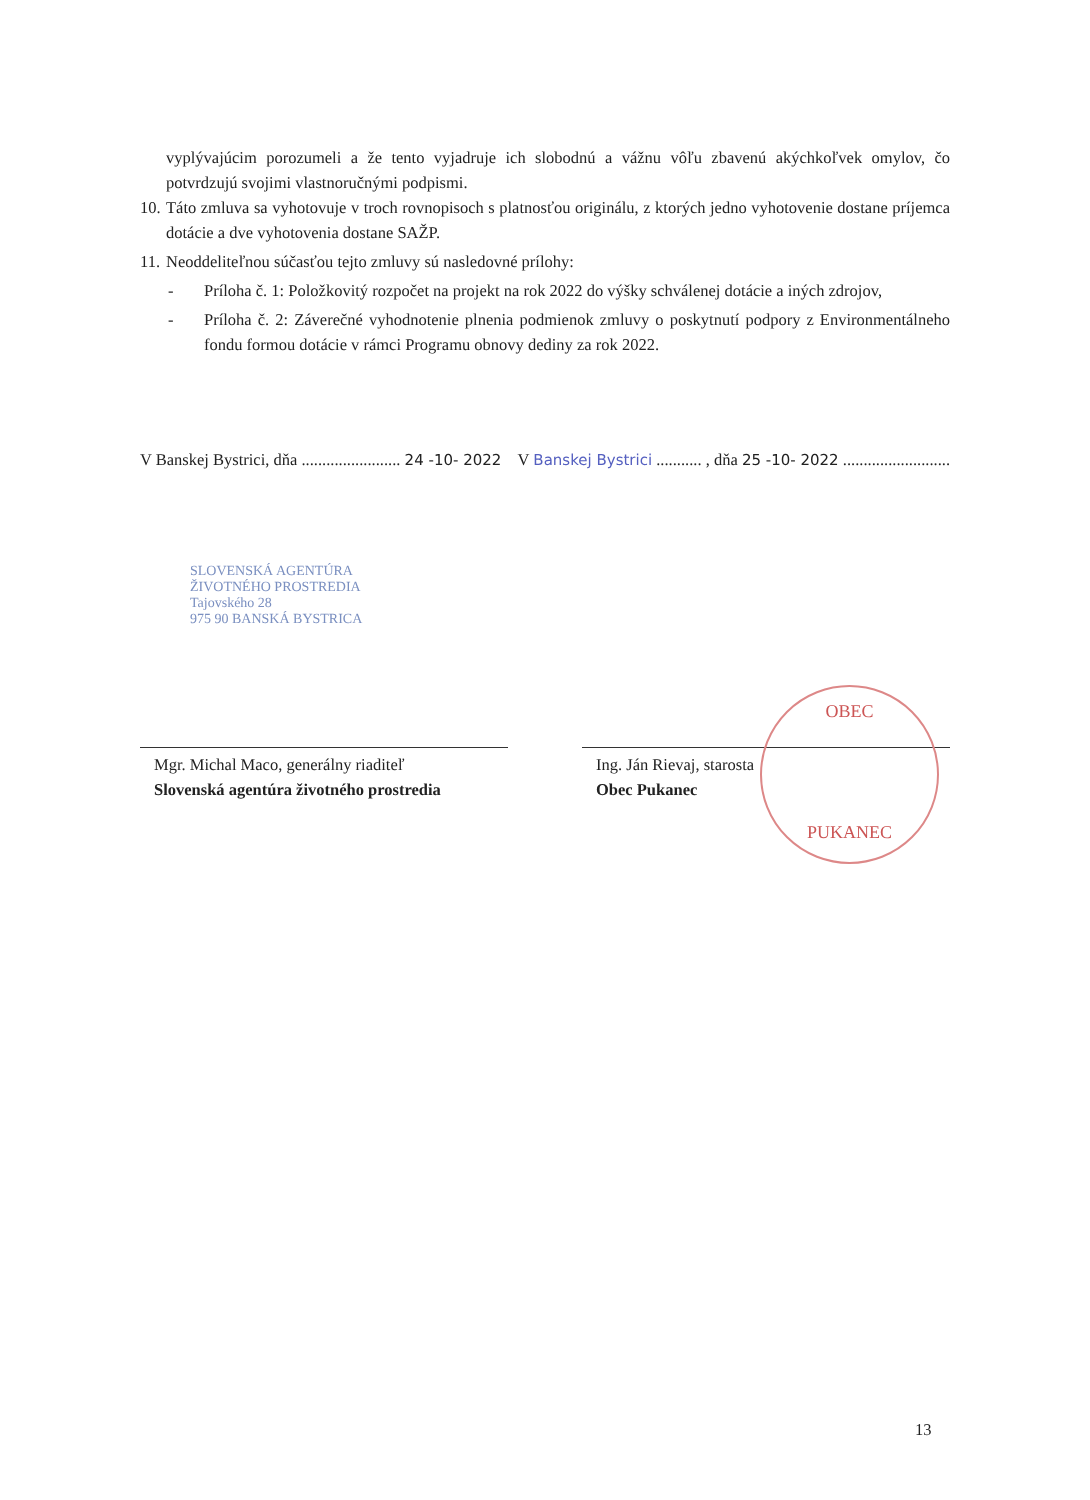vyplývajúcim porozumeli a že tento vyjadruje ich slobodnú a vážnu vôľu zbavenú akýchkoľvek omylov, čo potvrdzujú svojimi vlastnoručnými podpismi.
10.
Táto zmluva sa vyhotovuje v troch rovnopisoch s platnosťou originálu, z ktorých jedno vyhotovenie dostane príjemca dotácie a dve vyhotovenia dostane SAŽP.
11.
Neoddeliteľnou súčasťou tejto zmluvy sú nasledovné prílohy:
- Príloha č. 1: Položkovitý rozpočet na projekt na rok 2022 do výšky schválenej dotácie a iných zdrojov,
- Príloha č. 2: Záverečné vyhodnotenie plnenia podmienok zmluvy o poskytnutí podpory z Environmentálneho fondu formou dotácie v rámci Programu obnovy dediny za rok 2022.
V Banskej Bystrici, dňa ........................ 24 -10- 2022 V Banskej Bystrici ........... , dňa 25 -10- 2022 ..........................
SLOVENSKÁ AGENTÚRA
ŽIVOTNÉHO PROSTREDIA
Tajovského 28
975 90 BANSKÁ BYSTRICA
Mgr. Michal Maco, generálny riaditeľ
Slovenská agentúra životného prostredia
Ing. Ján Rievaj, starosta
Obec Pukanec
OBEC
PUKANEC
13